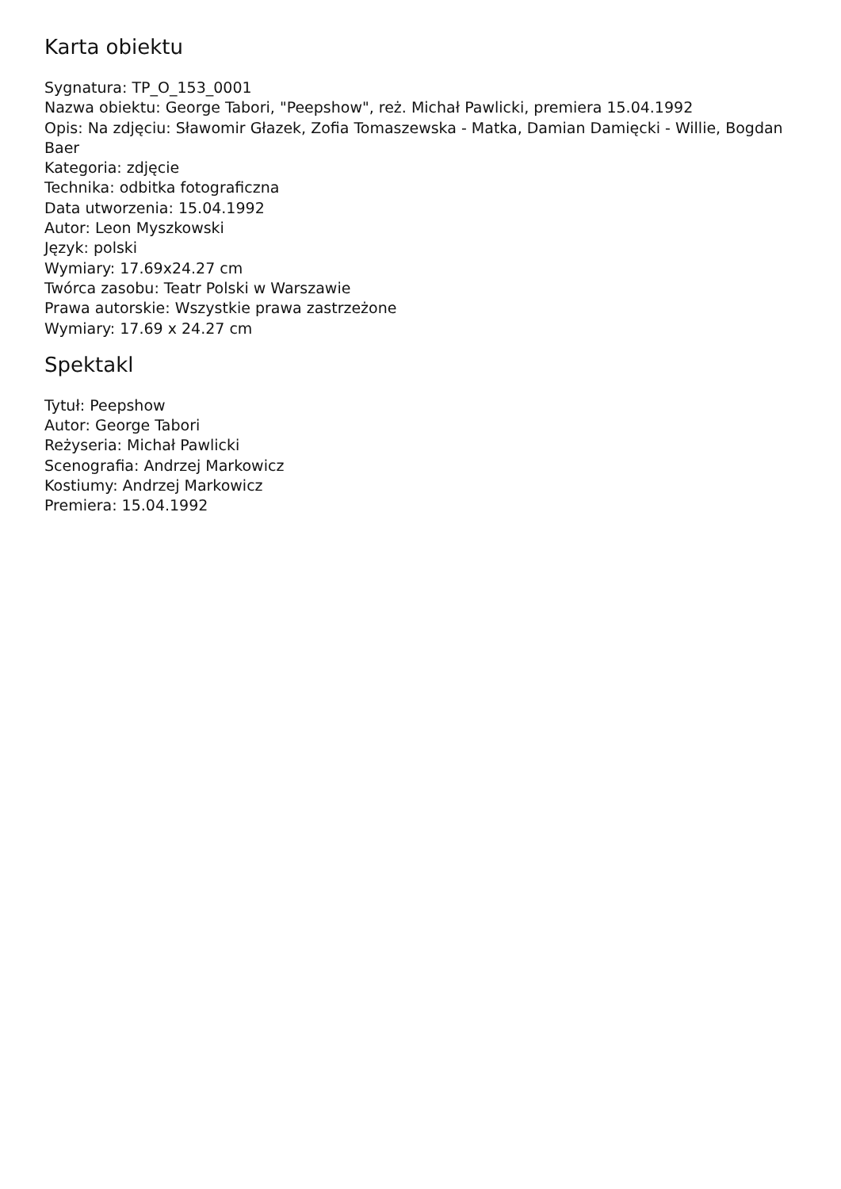Karta obiektu
Sygnatura: TP_O_153_0001
Nazwa obiektu: George Tabori, "Peepshow", reż. Michał Pawlicki, premiera 15.04.1992
Opis: Na zdjęciu: Sławomir Głazek, Zofia Tomaszewska - Matka, Damian Damięcki - Willie, Bogdan Baer
Kategoria: zdjęcie
Technika: odbitka fotograficzna
Data utworzenia: 15.04.1992
Autor: Leon Myszkowski
Język: polski
Wymiary: 17.69x24.27 cm
Twórca zasobu: Teatr Polski w Warszawie
Prawa autorskie: Wszystkie prawa zastrzeżone
Wymiary: 17.69 x 24.27 cm
Spektakl
Tytuł: Peepshow
Autor: George Tabori
Reżyseria: Michał Pawlicki
Scenografia: Andrzej Markowicz
Kostiumy: Andrzej Markowicz
Premiera: 15.04.1992